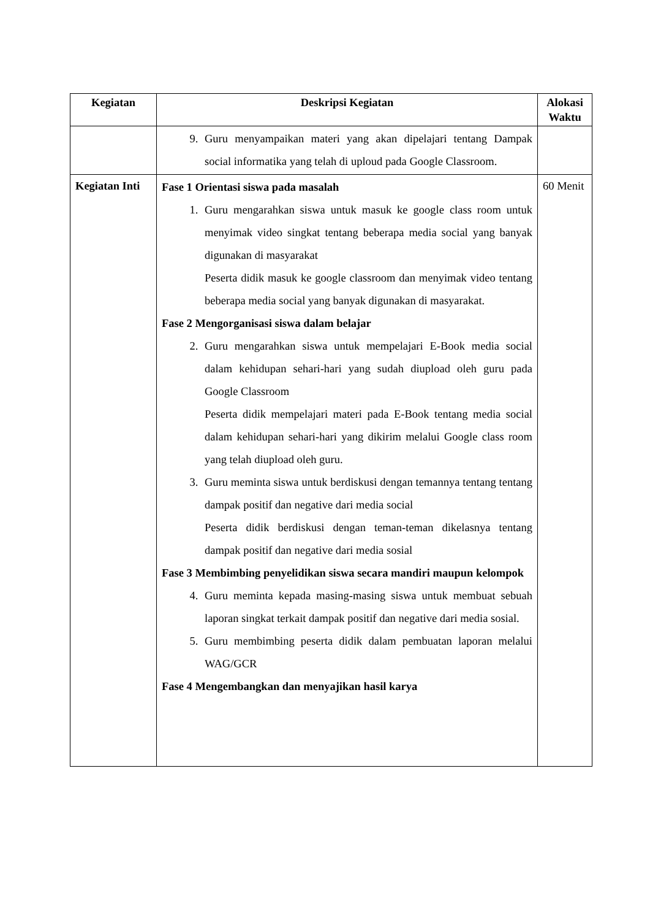| Kegiatan | Deskripsi Kegiatan | Alokasi Waktu |
| --- | --- | --- |
| | 9. Guru menyampaikan materi yang akan dipelajari tentang Dampak social informatika yang telah di uploud pada Google Classroom. | |
| Kegiatan Inti | Fase 1 Orientasi siswa pada masalah 1. Guru mengarahkan siswa untuk masuk ke google class room untuk menyimak video singkat tentang beberapa media social yang banyak digunakan di masyarakat Peserta didik masuk ke google classroom dan menyimak video tentang beberapa media social yang banyak digunakan di masyarakat. Fase 2 Mengorganisasi siswa dalam belajar 2. Guru mengarahkan siswa untuk mempelajari E-Book media social dalam kehidupan sehari-hari yang sudah diupload oleh guru pada Google Classroom Peserta didik mempelajari materi pada E-Book tentang media social dalam kehidupan sehari-hari yang dikirim melalui Google class room yang telah diupload oleh guru. 3. Guru meminta siswa untuk berdiskusi dengan temannya tentang tentang dampak positif dan negative dari media social Peserta didik berdiskusi dengan teman-teman dikelasnya tentang dampak positif dan negative dari media sosial Fase 3 Membimbing penyelidikan siswa secara mandiri maupun kelompok 4. Guru meminta kepada masing-masing siswa untuk membuat sebuah laporan singkat terkait dampak positif dan negative dari media sosial. 5. Guru membimbing peserta didik dalam pembuatan laporan melalui WAG/GCR Fase 4 Mengembangkan dan menyajikan hasil karya | 60 Menit |